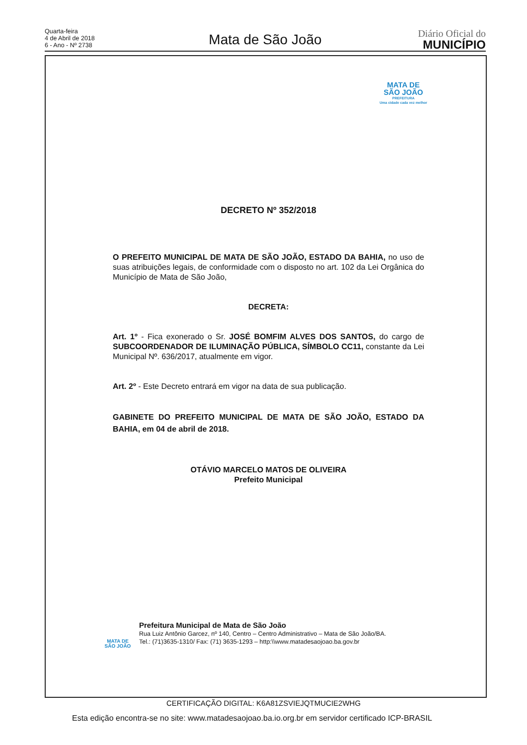Quarta-feira
4 de Abril de 2018
6 - Ano - Nº 2738
Mata de São João
Diário Oficial do
MUNICÍPIO
MATA DE
SÃO JOÃO
PREFEITURA
Uma cidade cada vez melhor
DECRETO Nº 352/2018
O PREFEITO MUNICIPAL DE MATA DE SÃO JOÃO, ESTADO DA BAHIA, no uso de suas atribuições legais, de conformidade com o disposto no art. 102 da Lei Orgânica do Município de Mata de São João,
DECRETA:
Art. 1º - Fica exonerado o Sr. JOSÉ BOMFIM ALVES DOS SANTOS, do cargo de SUBCOORDENADOR DE ILUMINAÇÃO PÚBLICA, SÍMBOLO CC11, constante da Lei Municipal Nº. 636/2017, atualmente em vigor.
Art. 2º - Este Decreto entrará em vigor na data de sua publicação.
GABINETE DO PREFEITO MUNICIPAL DE MATA DE SÃO JOÃO, ESTADO DA BAHIA, em 04 de abril de 2018.
OTÁVIO MARCELO MATOS DE OLIVEIRA
Prefeito Municipal
MATA DE
SÃO JOÃO
Prefeitura Municipal de Mata de São João
Rua Luiz Antônio Garcez, nº 140, Centro – Centro Administrativo – Mata de São João/BA.
Tel.: (71)3635-1310/ Fax: (71) 3635-1293 – http:\\www.matadesaojoao.ba.gov.br
CERTIFICAÇÃO DIGITAL: K6A81ZSVIEJQTMUCIE2WHG
Esta edição encontra-se no site: www.matadesaojoao.ba.io.org.br em servidor certificado ICP-BRASIL